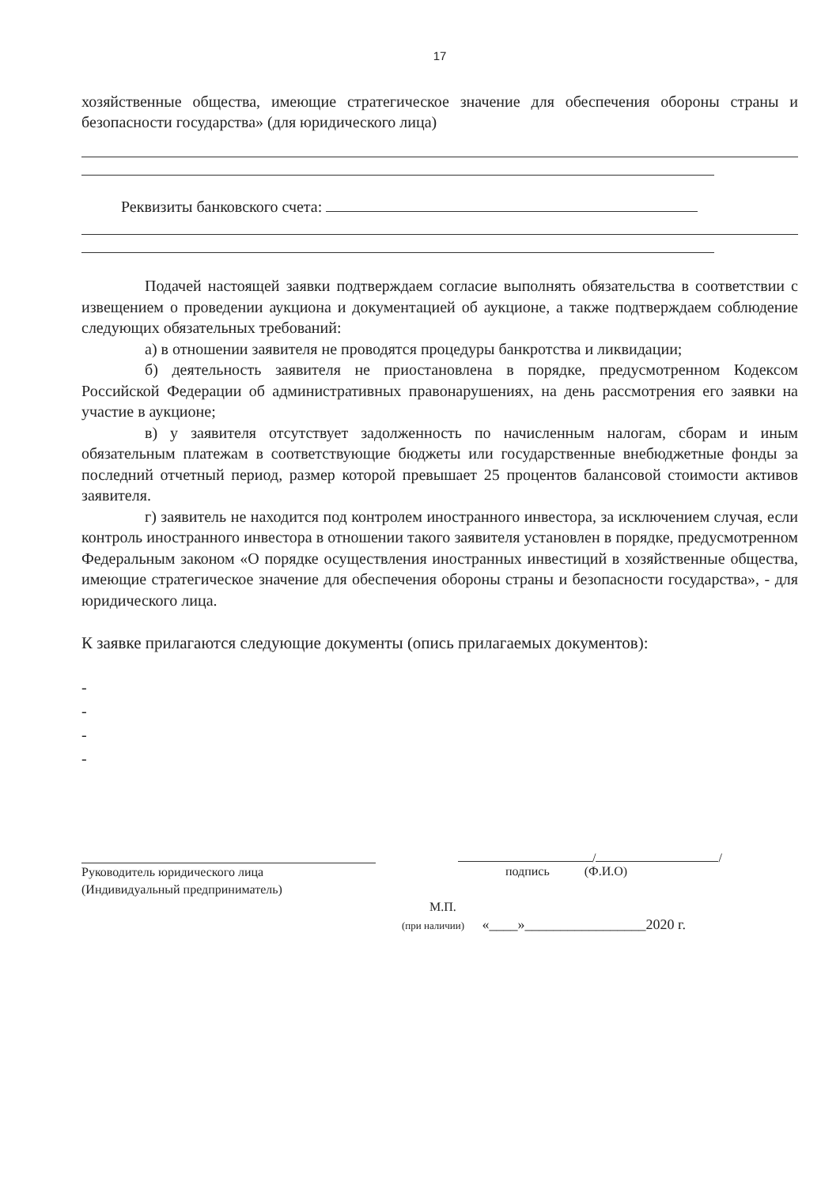17
хозяйственные общества, имеющие стратегическое значение для обеспечения обороны страны и безопасности государства» (для юридического лица)
Реквизиты банковского счета:
Подачей настоящей заявки подтверждаем согласие выполнять обязательства в соответствии с извещением о проведении аукциона и документацией об аукционе, а также подтверждаем соблюдение следующих обязательных требований:
а) в отношении заявителя не проводятся процедуры банкротства и ликвидации;
б) деятельность заявителя не приостановлена в порядке, предусмотренном Кодексом Российской Федерации об административных правонарушениях, на день рассмотрения его заявки на участие в аукционе;
в) у заявителя отсутствует задолженность по начисленным налогам, сборам и иным обязательным платежам в соответствующие бюджеты или государственные внебюджетные фонды за последний отчетный период, размер которой превышает 25 процентов балансовой стоимости активов заявителя.
г) заявитель не находится под контролем иностранного инвестора, за исключением случая, если контроль иностранного инвестора в отношении такого заявителя установлен в порядке, предусмотренном Федеральным законом «О порядке осуществления иностранных инвестиций в хозяйственные общества, имеющие стратегическое значение для обеспечения обороны страны и безопасности государства», - для юридического лица.
К заявке прилагаются следующие документы (опись прилагаемых документов):
-
-
-
-
Руководитель юридического лица
(Индивидуальный предприниматель)
/ /
подпись (Ф.И.О)
М.П.
(при наличии) «____»_________________2020 г.